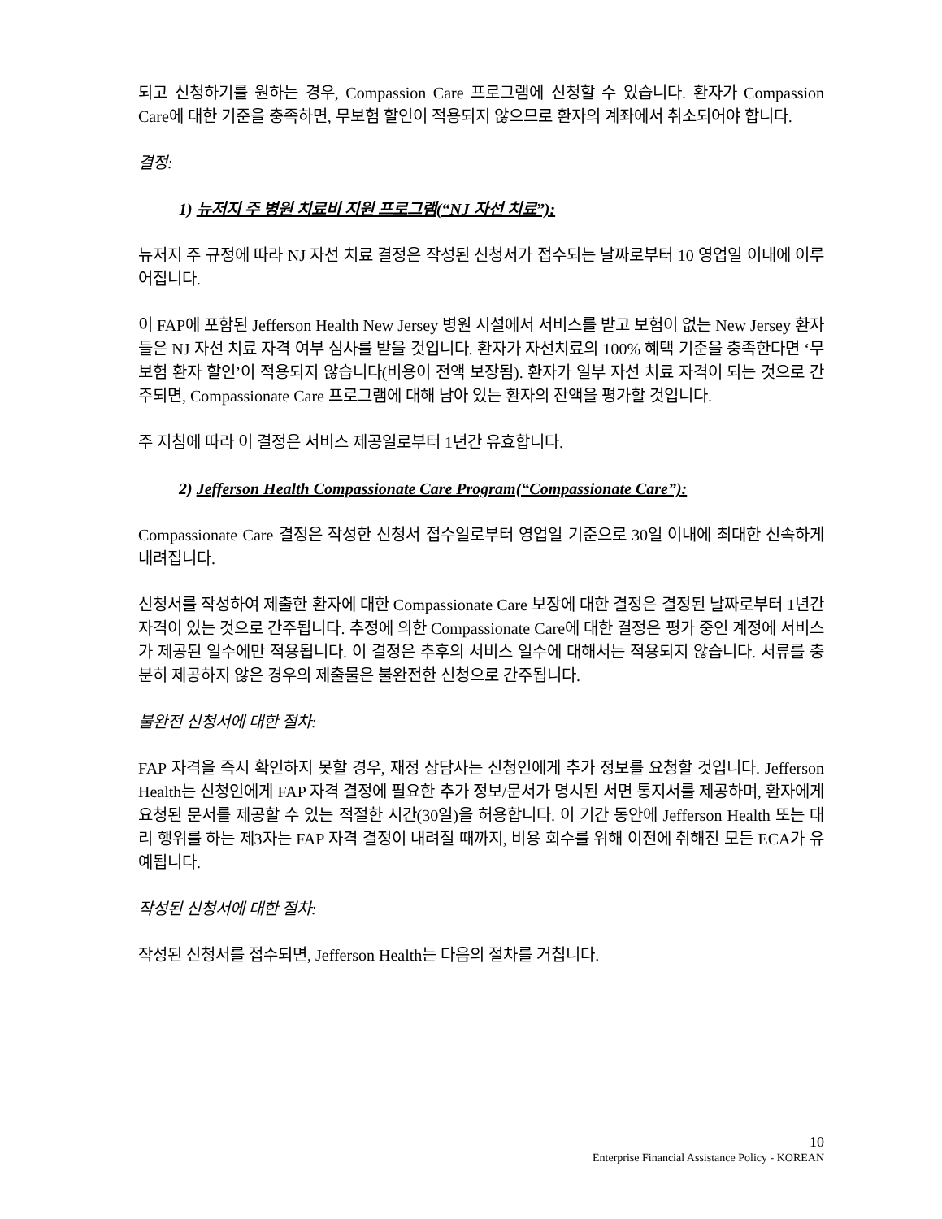되고 신청하기를 원하는 경우, Compassion Care 프로그램에 신청할 수 있습니다. 환자가 Compassion Care에 대한 기준을 충족하면, 무보험 할인이 적용되지 않으므로 환자의 계좌에서 취소되어야 합니다.
결정:
1) 뉴저지 주 병원 치료비 지원 프로그램(“NJ 자선 치료”):
뉴저지 주 규정에 따라 NJ 자선 치료 결정은 작성된 신청서가 접수되는 날짜로부터 10 영업일 이내에 이루어집니다.
이 FAP에 포함된 Jefferson Health New Jersey 병원 시설에서 서비스를 받고 보험이 없는 New Jersey 환자들은 NJ 자선 치료 자격 여부 심사를 받을 것입니다. 환자가 자선치료의 100% 혜택 기준을 충족한다면 ‘무보험 환자 할인’이 적용되지 않습니다(비용이 전액 보장됨). 환자가 일부 자선 치료 자격이 되는 것으로 간주되면, Compassionate Care 프로그램에 대해 남아 있는 환자의 잔액을 평가할 것입니다.
주 지침에 따라 이 결정은 서비스 제공일로부터 1년간 유효합니다.
2) Jefferson Health Compassionate Care Program(“Compassionate Care”):
Compassionate Care 결정은 작성한 신청서 접수일로부터 영업일 기준으로 30일 이내에 최대한 신속하게 내려집니다.
신청서를 작성하여 제출한 환자에 대한 Compassionate Care 보장에 대한 결정은 결정된 날짜로부터 1년간 자격이 있는 것으로 간주됩니다. 추정에 의한 Compassionate Care에 대한 결정은 평가 중인 계정에 서비스가 제공된 일수에만 적용됩니다. 이 결정은 추후의 서비스 일수에 대해서는 적용되지 않습니다. 서류를 충분히 제공하지 않은 경우의 제출물은 불완전한 신청으로 간주됩니다.
불완전 신청서에 대한 절차:
FAP 자격을 즉시 확인하지 못할 경우, 재정 상담사는 신청인에게 추가 정보를 요청할 것입니다. Jefferson Health는 신청인에게 FAP 자격 결정에 필요한 추가 정보/문서가 명시된 서면 통지서를 제공하며, 환자에게 요청된 문서를 제공할 수 있는 적절한 시간(30일)을 허용합니다. 이 기간 동안에 Jefferson Health 또는 대리 행위를 하는 제3자는 FAP 자격 결정이 내려질 때까지, 비용 회수를 위해 이전에 취해진 모든 ECA가 유예됩니다.
작성된 신청서에 대한 절차:
작성된 신청서를 접수되면, Jefferson Health는 다음의 절차를 거칩니다.
10
Enterprise Financial Assistance Policy - KOREAN